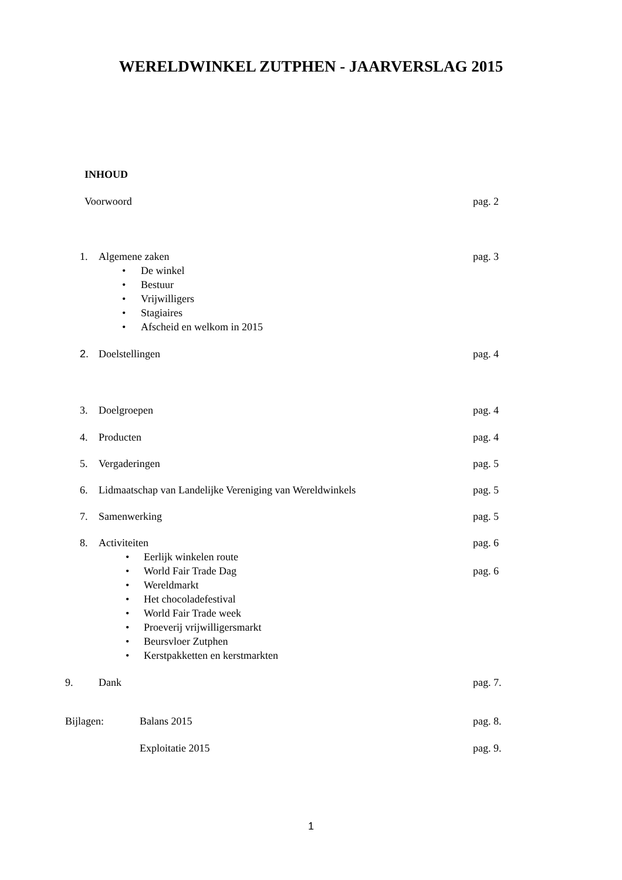WERELDWINKEL ZUTPHEN - JAARVERSLAG 2015
INHOUD
Voorwoord pag. 2
1. Algemene zaken pag. 3
• De winkel
• Bestuur
• Vrijwilligers
• Stagiaires
• Afscheid en welkom in 2015
2. Doelstellingen pag. 4
3. Doelgroepen pag. 4
4. Producten pag. 4
5. Vergaderingen pag. 5
6. Lidmaatschap van Landelijke Vereniging van Wereldwinkels pag. 5
7. Samenwerking pag. 5
8. Activiteiten pag. 6
• Eerlijk winkelen route
• World Fair Trade Dag pag. 6
• Wereldmarkt
• Het chocoladefestival
• World Fair Trade week
• Proeverij vrijwilligersmarkt
• Beursvloer Zutphen
• Kerstpakketten en kerstmarkten
9. Dank pag. 7.
Bijlagen: Balans 2015 pag. 8.
Exploitatie 2015 pag. 9.
1